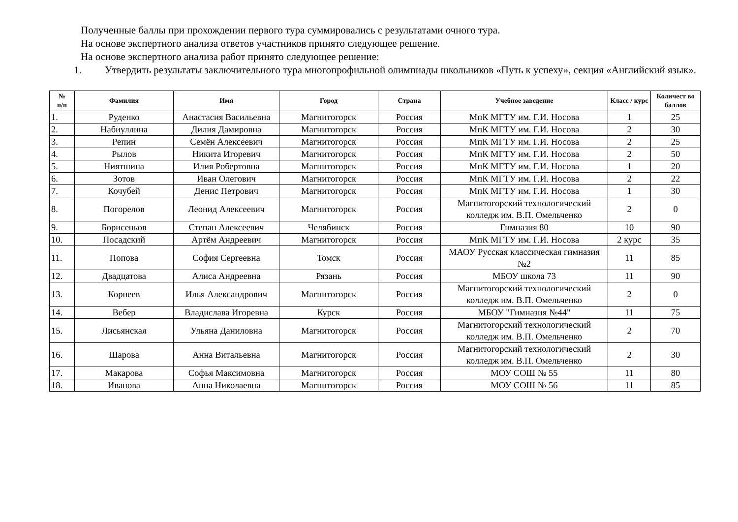Полученные баллы при прохождении первого тура суммировались с результатами очного тура.
На основе экспертного анализа ответов участников принято следующее решение.
На основе экспертного анализа работ принято следующее решение:
1. Утвердить результаты заключительного тура многопрофильной олимпиады школьников «Путь к успеху», секция «Английский язык».
| № п/п | Фамилия | Имя | Город | Страна | Учебное заведение | Класс / курс | Количест во баллов |
| --- | --- | --- | --- | --- | --- | --- | --- |
| 1. | Руденко | Анастасия Васильевна | Магнитогорск | Россия | МпК МГТУ им. Г.И. Носова | 1 | 25 |
| 2. | Набиуллина | Дилия Дамировна | Магнитогорск | Россия | МпК МГТУ им. Г.И. Носова | 2 | 30 |
| 3. | Репин | Семён Алексеевич | Магнитогорск | Россия | МпК МГТУ им. Г.И. Носова | 2 | 25 |
| 4. | Рылов | Никита Игоревич | Магнитогорск | Россия | МпК МГТУ им. Г.И. Носова | 2 | 50 |
| 5. | Ниятшина | Илия Робертовна | Магнитогорск | Россия | МпК МГТУ им. Г.И. Носова | 1 | 20 |
| 6. | Зотов | Иван Олегович | Магнитогорск | Россия | МпК МГТУ им. Г.И. Носова | 2 | 22 |
| 7. | Кочубей | Денис Петрович | Магнитогорск | Россия | МпК МГТУ им. Г.И. Носова | 1 | 30 |
| 8. | Погорелов | Леонид Алексеевич | Магнитогорск | Россия | Магнитогорский технологический колледж им. В.П. Омельченко | 2 | 0 |
| 9. | Борисенков | Степан Алексеевич | Челябинск | Россия | Гимназия 80 | 10 | 90 |
| 10. | Посадский | Артём Андреевич | Магнитогорск | Россия | МпК МГТУ им. Г.И. Носова | 2 курс | 35 |
| 11. | Попова | София Сергеевна | Томск | Россия | МАОУ Русская классическая гимназия №2 | 11 | 85 |
| 12. | Двадцатова | Алиса Андреевна | Рязань | Россия | МБОУ школа 73 | 11 | 90 |
| 13. | Корнеев | Илья Александрович | Магнитогорск | Россия | Магнитогорский технологический колледж им. В.П. Омельченко | 2 | 0 |
| 14. | Вебер | Владислава Игоревна | Курск | Россия | МБОУ "Гимназия №44" | 11 | 75 |
| 15. | Лисьянская | Ульяна Даниловна | Магнитогорск | Россия | Магнитогорский технологический колледж им. В.П. Омельченко | 2 | 70 |
| 16. | Шарова | Анна Витальевна | Магнитогорск | Россия | Магнитогорский технологический колледж им. В.П. Омельченко | 2 | 30 |
| 17. | Макарова | Софья Максимовна | Магнитогорск | Россия | МОУ СОШ № 55 | 11 | 80 |
| 18. | Иванова | Анна Николаевна | Магнитогорск | Россия | МОУ СОШ № 56 | 11 | 85 |